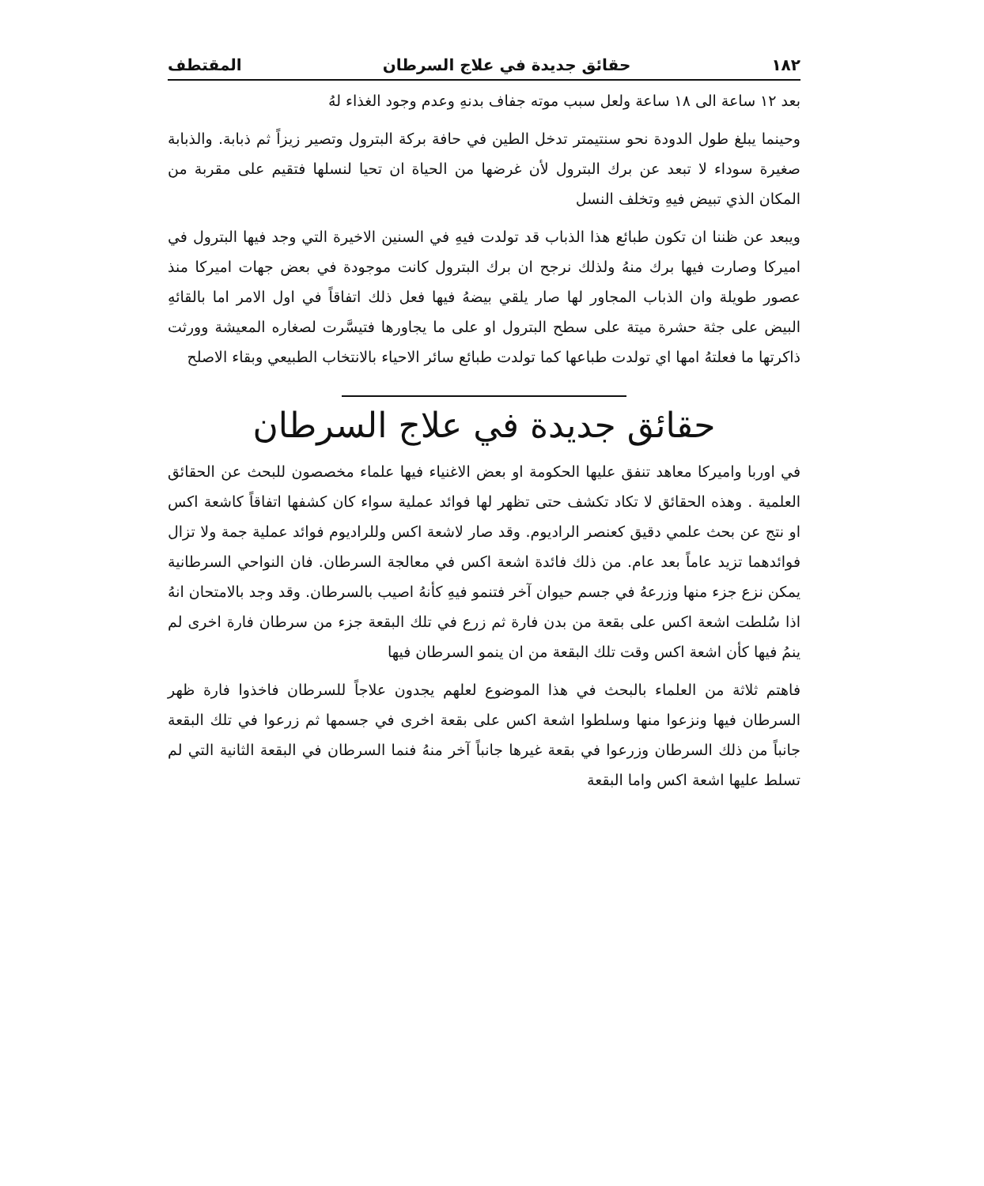١٨٢ حقائق جديدة في علاج السرطان المقتطف
بعد ١٢ ساعة الى ١٨ ساعة ولعل سبب موته جفاف بدنهِ وعدم وجود الغذاء لهُ
وحينما يبلغ طول الدودة نحو سنتيمتر تدخل الطين في حافة بركة البترول وتصير زيزاً ثم ذبابة. والذبابة صغيرة سوداء لا تبعد عن برك البترول لأن غرضها من الحياة ان تحيا لنسلها فتقيم على مقربة من المكان الذي تبيض فيهِ وتخلف النسل
ويبعد عن ظننا ان تكون طبائع هذا الذباب قد تولدت فيهِ في السنين الاخيرة التي وجد فيها البترول في اميركا وصارت فيها برك منهُ ولذلك نرجح ان برك البترول كانت موجودة في بعض جهات اميركا منذ عصور طويلة وان الذباب المجاور لها صار يلقي بيضهُ فيها فعل ذلك اتفاقاً في اول الامر اما بالقائهِ البيض على جثة حشرة ميتة على سطح البترول او على ما يجاورها فتيسَّرت لصغاره المعيشة وورثت ذاكرتها ما فعلتهُ امها اي تولدت طباعها كما تولدت طبائع سائر الاحياء بالانتخاب الطبيعي وبقاء الاصلح
حقائق جديدة في علاج السرطان
في اوربا واميركا معاهد تنفق عليها الحكومة او بعض الاغنياء فيها علماء مخصصون للبحث عن الحقائق العلمية . وهذه الحقائق لا تكاد تكشف حتى تظهر لها فوائد عملية سواء كان كشفها اتفاقاً كاشعة اكس او نتج عن بحث علمي دقيق كعنصر الراديوم. وقد صار لاشعة اكس وللراديوم فوائد عملية جمة ولا تزال فوائدهما تزيد عاماً بعد عام. من ذلك فائدة اشعة اكس في معالجة السرطان. فان النواحي السرطانية يمكن نزع جزء منها وزرعهُ في جسم حيوان آخر فتنمو فيهِ كأنهُ اصيب بالسرطان. وقد وجد بالامتحان انهُ اذا سُلطت اشعة اكس على بقعة من بدن فارة ثم زرع في تلك البقعة جزء من سرطان فارة اخرى لم ينمُ فيها كأن اشعة اكس وقت تلك البقعة من ان ينمو السرطان فيها
فاهتم ثلاثة من العلماء بالبحث في هذا الموضوع لعلهم يجدون علاجاً للسرطان فاخذوا فارة ظهر السرطان فيها ونزعوا منها وسلطوا اشعة اكس على بقعة اخرى في جسمها ثم زرعوا في تلك البقعة جانباً من ذلك السرطان وزرعوا في بقعة غيرها جانباً آخر منهُ فنما السرطان في البقعة الثانية التي لم تسلط عليها اشعة اكس واما البقعة